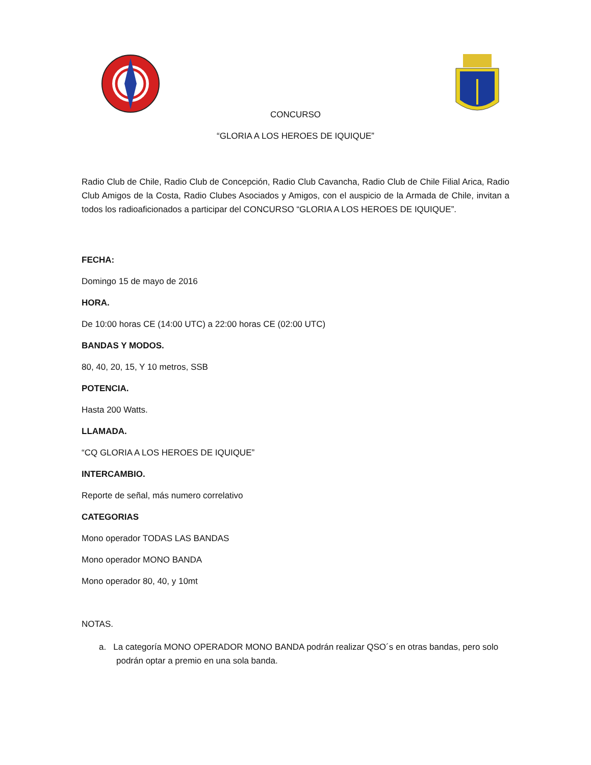CONCURSO
“GLORIA A LOS HEROES DE IQUIQUE”
Radio Club de Chile, Radio Club de Concepción, Radio Club Cavancha, Radio Club de Chile Filial Arica, Radio Club Amigos de la Costa, Radio Clubes Asociados y Amigos, con el auspicio de la Armada de Chile, invitan a todos los radioaficionados a participar del CONCURSO “GLORIA A LOS HEROES DE IQUIQUE”.
FECHA:
Domingo 15 de mayo de 2016
HORA.
De 10:00 horas CE (14:00 UTC) a 22:00 horas CE (02:00 UTC)
BANDAS Y MODOS.
80, 40, 20, 15, Y 10 metros, SSB
POTENCIA.
Hasta 200 Watts.
LLAMADA.
“CQ GLORIA A LOS HEROES DE IQUIQUE”
INTERCAMBIO.
Reporte de señal, más numero correlativo
CATEGORIAS
Mono operador TODAS LAS BANDAS
Mono operador MONO BANDA
Mono operador 80, 40, y 10mt
NOTAS.
a. La categoría MONO OPERADOR MONO BANDA podrán realizar QSO´s en otras bandas, pero solo podrán optar a premio en una sola banda.